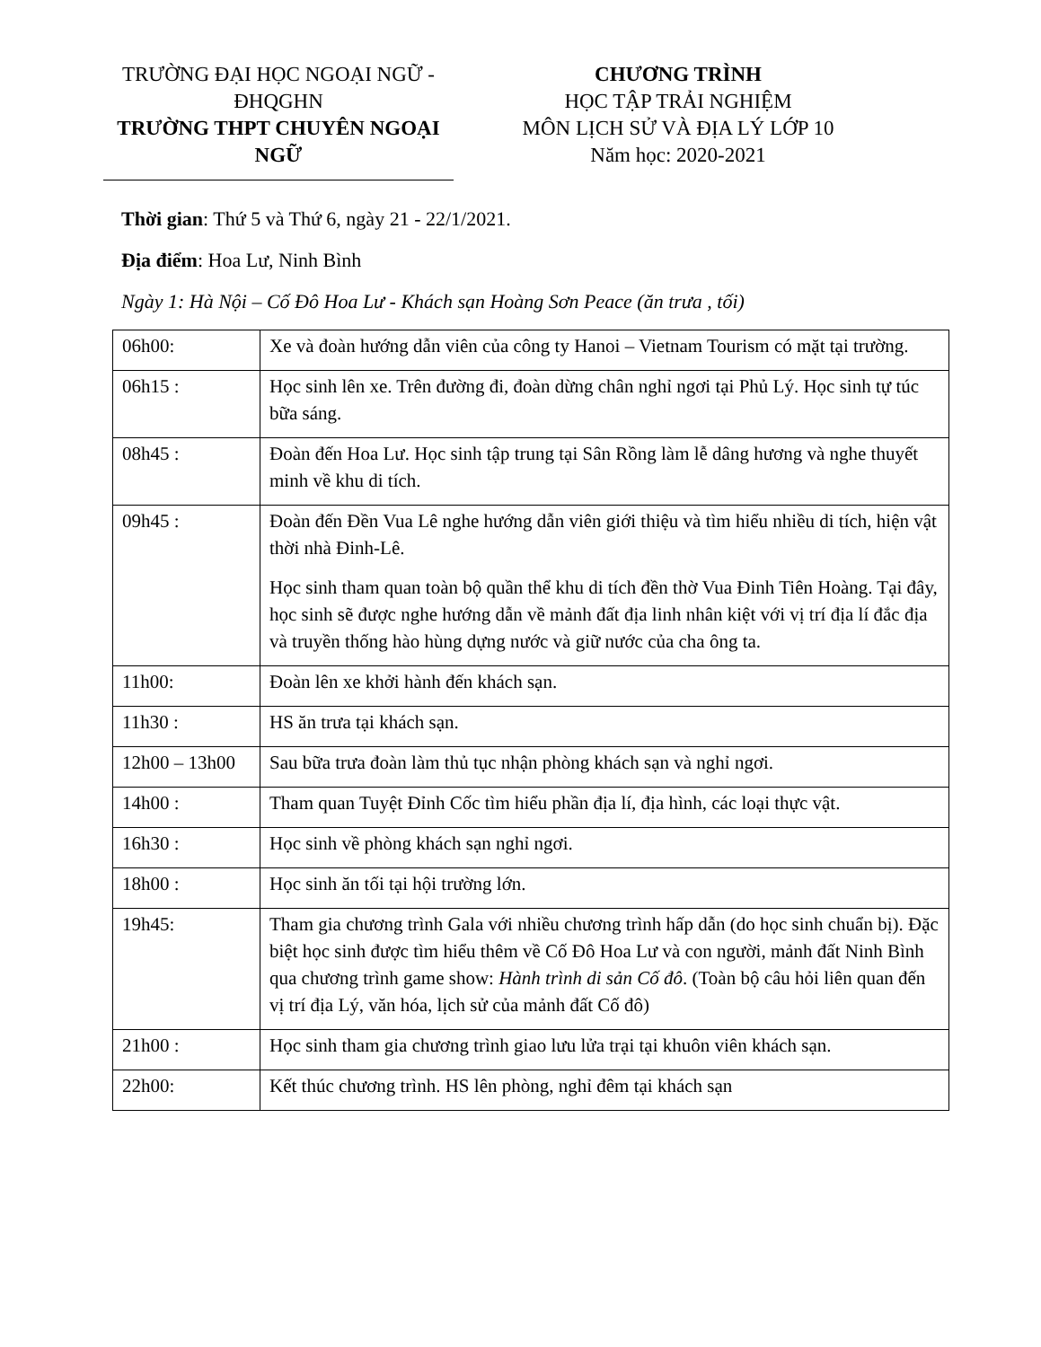TRƯỜNG ĐẠI HỌC NGOẠI NGỮ - ĐHQGHN
TRƯỜNG THPT CHUYÊN NGOẠI NGỮ
CHƯƠNG TRÌNH
HỌC TẬP TRẢI NGHIỆM
MÔN LỊCH SỬ VÀ ĐỊA LÝ LỚP 10
Năm học: 2020-2021
Thời gian: Thứ 5 và Thứ 6, ngày 21 - 22/1/2021.
Địa điểm: Hoa Lư, Ninh Bình
Ngày 1: Hà Nội – Cố Đô Hoa Lư - Khách sạn Hoàng Sơn Peace (ăn trưa , tối)
| 06h00: | Xe và đoàn hướng dẫn viên của công ty Hanoi – Vietnam Tourism có mặt tại trường. |
| 06h15 : | Học sinh lên xe. Trên đường đi, đoàn dừng chân nghỉ ngơi tại Phủ Lý. Học sinh tự túc bữa sáng. |
| 08h45 : | Đoàn đến Hoa Lư. Học sinh tập trung tại Sân Rồng làm lễ dâng hương và nghe thuyết minh về khu di tích. |
| 09h45 : | Đoàn đến Đền Vua Lê nghe hướng dẫn viên giới thiệu và tìm hiểu nhiều di tích, hiện vật thời nhà Đinh-Lê. Học sinh tham quan toàn bộ quần thể khu di tích đền thờ Vua Đinh Tiên Hoàng. Tại đây, học sinh sẽ được nghe hướng dẫn về mảnh đất địa linh nhân kiệt với vị trí địa lí đắc địa và truyền thống hào hùng dựng nước và giữ nước của cha ông ta. |
| 11h00: | Đoàn lên xe khởi hành đến khách sạn. |
| 11h30 : | HS ăn trưa tại khách sạn. |
| 12h00 – 13h00 | Sau bữa trưa đoàn làm thủ tục nhận phòng khách sạn và nghỉ ngơi. |
| 14h00 : | Tham quan Tuyệt Đỉnh Cốc tìm hiểu phần địa lí, địa hình, các loại thực vật. |
| 16h30 : | Học sinh về phòng khách sạn nghỉ ngơi. |
| 18h00 : | Học sinh ăn tối tại hội trường lớn. |
| 19h45: | Tham gia chương trình Gala với nhiều chương trình hấp dẫn (do học sinh chuẩn bị). Đặc biệt học sinh được tìm hiểu thêm về Cố Đô Hoa Lư và con người, mảnh đất Ninh Bình qua chương trình game show: Hành trình di sản Cố đô . (Toàn bộ câu hỏi liên quan đến vị trí địa Lý, văn hóa, lịch sử của mảnh đất Cố đô) |
| 21h00 : | Học sinh tham gia chương trình giao lưu lửa trại tại khuôn viên khách sạn. |
| 22h00: | Kết thúc chương trình. HS lên phòng, nghỉ đêm tại khách sạn |